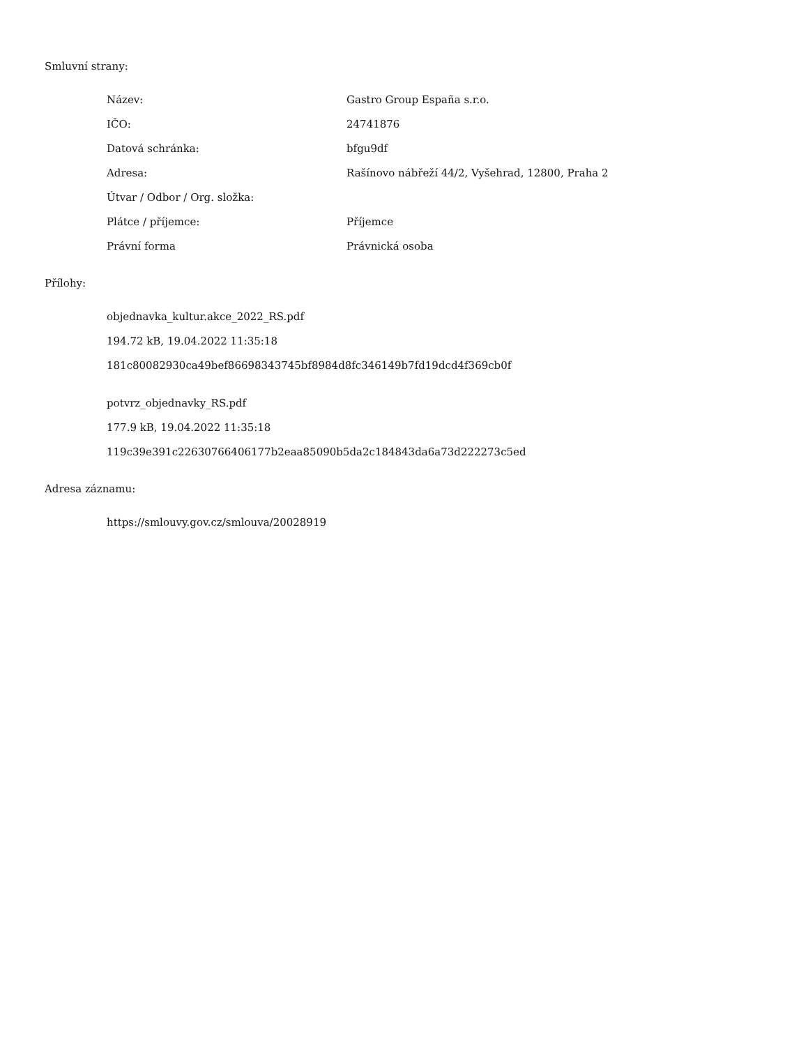Smluvní strany:
| Název: | Gastro Group Españа s.r.o. |
| IČO: | 24741876 |
| Datová schránka: | bfgu9df |
| Adresa: | Rašínovo nábřeží 44/2, Vyšehrad, 12800, Praha 2 |
| Útvar / Odbor / Org. složka: | |
| Plátce / příjemce: | Příjemce |
| Právní forma | Právnická osoba |
Přílohy:
objednavka_kultur.akce_2022_RS.pdf
194.72 kB, 19.04.2022 11:35:18
181c80082930ca49bef86698343745bf8984d8fc346149b7fd19dcd4f369cb0f
potvrz_objednavky_RS.pdf
177.9 kB, 19.04.2022 11:35:18
119c39e391c22630766406177b2eaa85090b5da2c184843da6a73d222273c5ed
Adresa záznamu:
https://smlouvy.gov.cz/smlouva/20028919